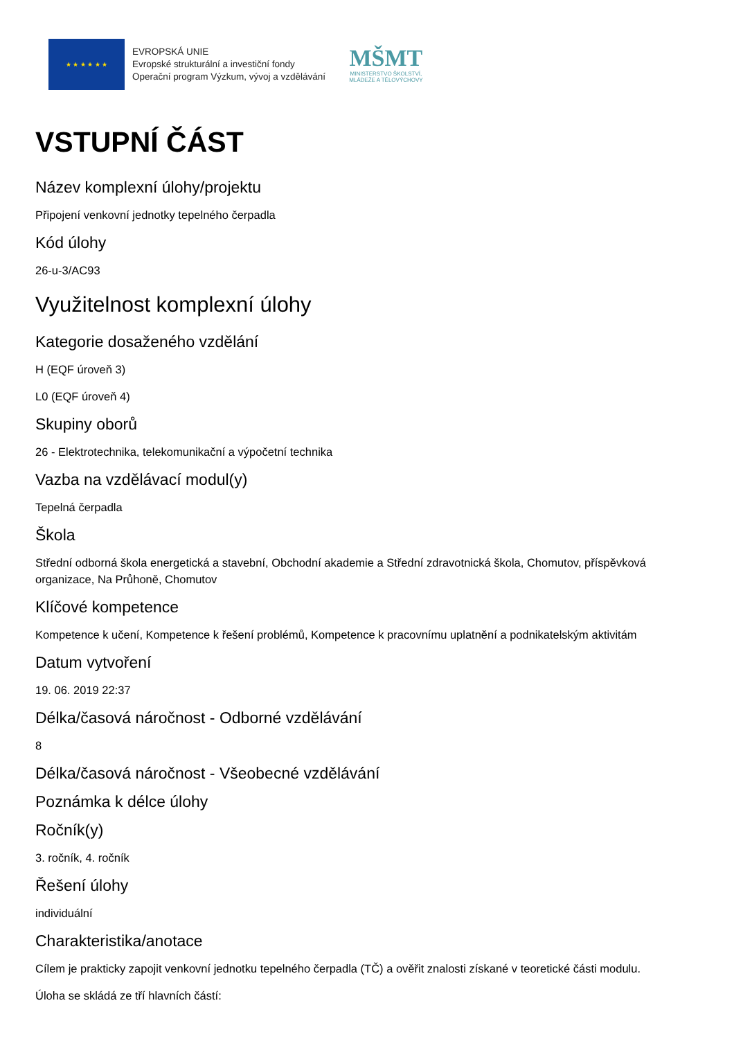★ ★ ★ ★ ★ ★
EVROPSKÁ UNIE
Evropské strukturální a investiční fondy
Operační program Výzkum, vývoj a vzdělávání
MŠMT
MINISTERSTVO ŠKOLSTVÍ,
MLÁDEŽE A TĚLOVÝCHOVY
VSTUPNÍ ČÁST
Název komplexní úlohy/projektu
Připojení venkovní jednotky tepelného čerpadla
Kód úlohy
26-u-3/AC93
Využitelnost komplexní úlohy
Kategorie dosaženého vzdělání
H (EQF úroveň 3)
L0 (EQF úroveň 4)
Skupiny oborů
26 - Elektrotechnika, telekomunikační a výpočetní technika
Vazba na vzdělávací modul(y)
Tepelná čerpadla
Škola
Střední odborná škola energetická a stavební, Obchodní akademie a Střední zdravotnická škola, Chomutov, příspěvková organizace, Na Průhoně, Chomutov
Klíčové kompetence
Kompetence k učení, Kompetence k řešení problémů, Kompetence k pracovnímu uplatnění a podnikatelským aktivitám
Datum vytvoření
19. 06. 2019 22:37
Délka/časová náročnost - Odborné vzdělávání
8
Délka/časová náročnost - Všeobecné vzdělávání
Poznámka k délce úlohy
Ročník(y)
3. ročník, 4. ročník
Řešení úlohy
individuální
Charakteristika/anotace
Cílem je prakticky zapojit venkovní jednotku tepelného čerpadla (TČ) a ověřit znalosti získané v teoretické části modulu.
Úloha se skládá ze tří hlavních částí: